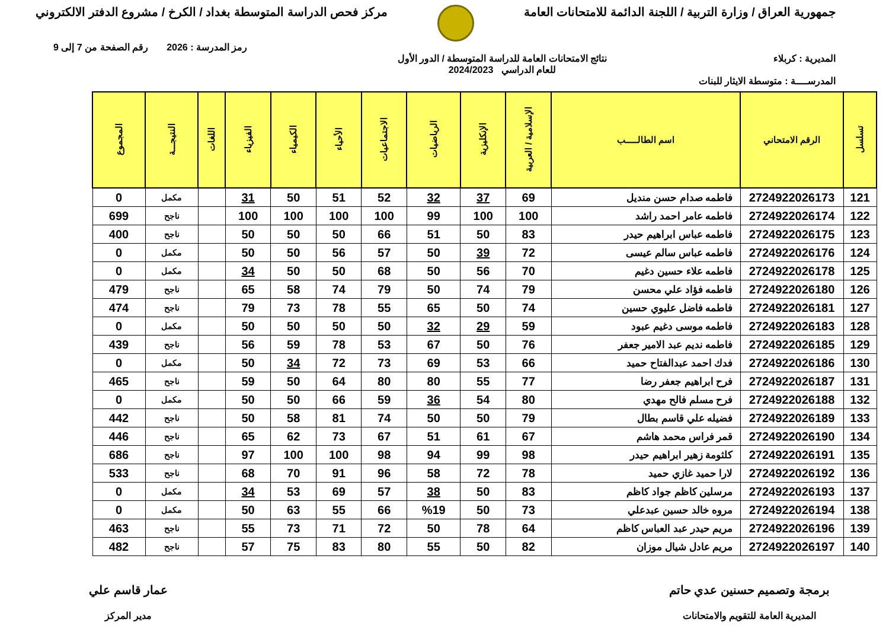جمهورية العراق / وزارة التربية / اللجنة الدائمة للامتحانات العامة
مركز فحص الدراسة المتوسطة بغداد / الكرخ / مشروع الدفتر الالكتروني
رمز المدرسة : 2026 رقم الصفحة من 7 إلى 9
المديرية : كربلاء نتائج الامتحانات العامة للدراسة المتوسطة / الدور الأول
للعام الدراسي 2024/2023
المدرســــة : متوسطة الايثار للبنات
| تسلسل | الرقم الامتحاني | اسم الطالـــــب | الإسلامية / العربية | الإنكليزية | الرياضيات | الاجتماعيات | الأحياء | الكيمياء | الفيزياء | اللغات | النتيجـــة | المجموع |
| --- | --- | --- | --- | --- | --- | --- | --- | --- | --- | --- | --- | --- |
| 121 | 2724922026173 | فاطمه صدام حسن منديل | 69 | 37 | 32 | 52 | 51 | 50 | 31 | | مكمل | 0 |
| 122 | 2724922026174 | فاطمه عامر احمد راشد | 100 | 100 | 99 | 100 | 100 | 100 | 100 | | ناجح | 699 |
| 123 | 2724922026175 | فاطمه عباس ابراهيم حيدر | 83 | 50 | 51 | 66 | 50 | 50 | 50 | | ناجح | 400 |
| 124 | 2724922026176 | فاطمه عباس سالم عيسى | 72 | 39 | 50 | 57 | 56 | 50 | 50 | | مكمل | 0 |
| 125 | 2724922026178 | فاطمه علاء حسين دغيم | 70 | 56 | 50 | 68 | 50 | 50 | 34 | | مكمل | 0 |
| 126 | 2724922026180 | فاطمه فؤاد علي محسن | 79 | 74 | 50 | 79 | 74 | 58 | 65 | | ناجح | 479 |
| 127 | 2724922026181 | فاطمه فاضل عليوي حسين | 74 | 50 | 65 | 55 | 78 | 73 | 79 | | ناجح | 474 |
| 128 | 2724922026183 | فاطمه موسى دغيم عبود | 59 | 29 | 32 | 50 | 50 | 50 | 50 | | مكمل | 0 |
| 129 | 2724922026185 | فاطمه نديم عبد الامير جعفر | 76 | 50 | 67 | 53 | 78 | 59 | 56 | | ناجح | 439 |
| 130 | 2724922026186 | فدك احمد عبدالفتاح حميد | 66 | 53 | 69 | 73 | 72 | 34 | 50 | | مكمل | 0 |
| 131 | 2724922026187 | فرح ابراهيم جعفر رضا | 77 | 55 | 80 | 80 | 64 | 50 | 59 | | ناجح | 465 |
| 132 | 2724922026188 | فرح مسلم فالح مهدي | 80 | 54 | 36 | 59 | 66 | 50 | 50 | | مكمل | 0 |
| 133 | 2724922026189 | فضيله علي قاسم بطال | 79 | 50 | 50 | 74 | 81 | 58 | 50 | | ناجح | 442 |
| 134 | 2724922026190 | قمر فراس محمد هاشم | 67 | 61 | 51 | 67 | 73 | 62 | 65 | | ناجح | 446 |
| 135 | 2724922026191 | كلثومة زهير ابراهيم حيدر | 98 | 99 | 94 | 98 | 100 | 100 | 97 | | ناجح | 686 |
| 136 | 2724922026192 | لارا حميد غازي حميد | 78 | 72 | 58 | 96 | 91 | 70 | 68 | | ناجح | 533 |
| 137 | 2724922026193 | مرسلين كاظم جواد كاظم | 83 | 50 | 38 | 57 | 69 | 53 | 34 | | مكمل | 0 |
| 138 | 2724922026194 | مروه خالد حسين عبدعلي | 73 | 50 | %19 | 66 | 55 | 63 | 50 | | مكمل | 0 |
| 139 | 2724922026196 | مريم حيدر عبد العباس كاظم | 64 | 78 | 50 | 72 | 71 | 73 | 55 | | ناجح | 463 |
| 140 | 2724922026197 | مريم عادل شيال موزان | 82 | 50 | 55 | 80 | 83 | 75 | 57 | | ناجح | 482 |
برمجة وتصميم حسنين عدي حاتم
المديرية العامة للتقويم والامتحانات
عمار قاسم علي
مدير المركز